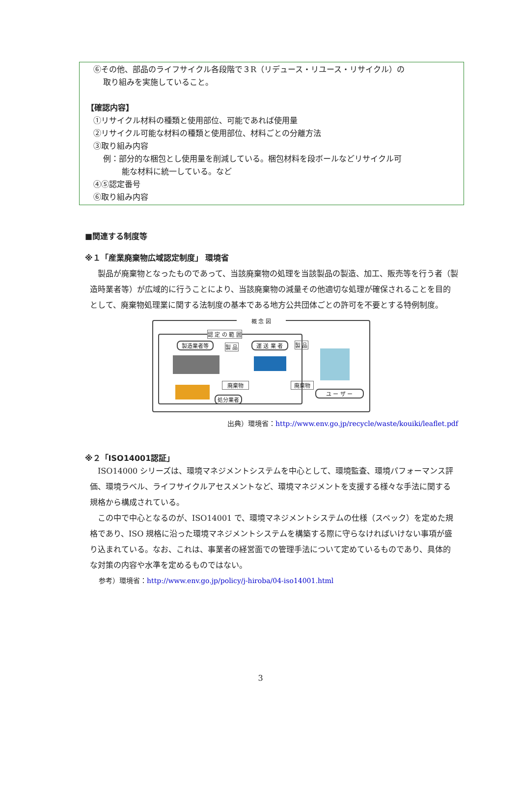⑥その他、部品のライフサイクル各段階で３R（リデュース・リユース・リサイクル）の
取り組みを実施していること。
【確認内容】
①リサイクル材料の種類と使用部位、可能であれば使用量
②リサイクル可能な材料の種類と使用部位、材料ごとの分離方法
③取り組み内容
例：部分的な梱包とし使用量を削減している。梱包材料を段ボールなどリサイクル可
能な材料に統一している。など
④⑤認定番号
⑥取り組み内容
■関連する制度等
※１「産業廃棄物広域認定制度」 環境省
製品が廃棄物となったものであって、当該廃棄物の処理を当該製品の製造、加工、販売等を行う者（製造時業者等）が広域的に行うことにより、当該廃棄物の減量その他適切な処理が確保されることを目的として、廃棄物処理業に関する法制度の基本である地方公共団体ごとの許可を不要とする特例制度。
概 念 図
認 定 の 範 囲
製造業者等 製 品 運 送 業 者 製 品
廃棄物 廃棄物
処分業者
ユ ー ザ ー
出典）環境省：http://www.env.go.jp/recycle/waste/kouiki/leaflet.pdf
※２「ISO14001認証」
ISO14000 シリーズは、環境マネジメントシステムを中心として、環境監査、環境パフォーマンス評価、環境ラベル、ライフサイクルアセスメントなど、環境マネジメントを支援する様々な手法に関する規格から構成されている。
この中で中心となるのが、ISO14001 で、環境マネジメントシステムの仕様（スペック）を定めた規格であり、ISO 規格に沿った環境マネジメントシステムを構築する際に守らなければいけない事項が盛り込まれている。なお、これは、事業者の経営面での管理手法について定めているものであり、具体的な対策の内容や水準を定めるものではない。
参考）環境省：http://www.env.go.jp/policy/j-hiroba/04-iso14001.html
3